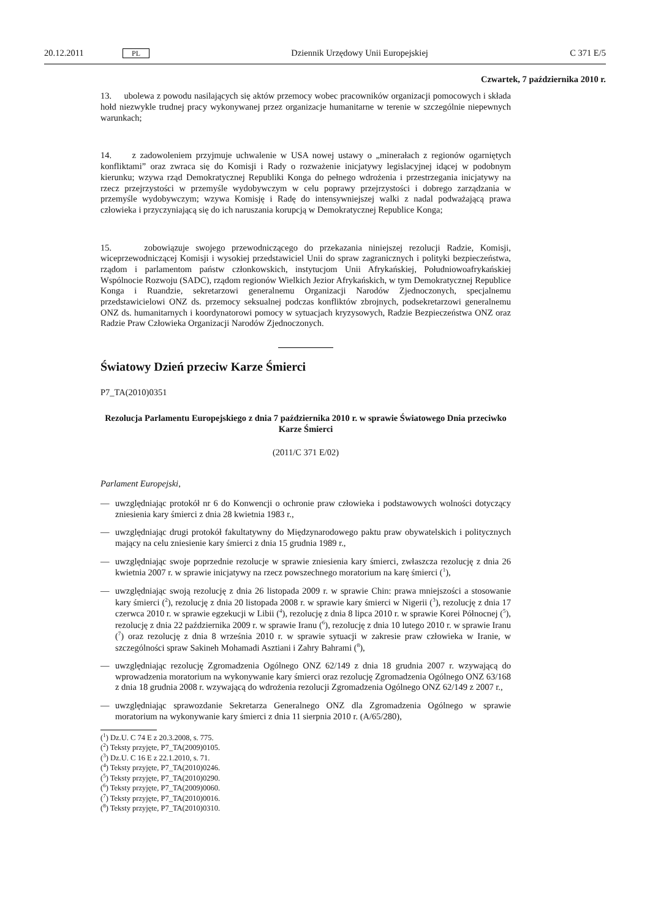20.12.2011 PL Dziennik Urzędowy Unii Europejskiej C 371 E/5
Czwartek, 7 października 2010 r.
13. ubolewa z powodu nasilających się aktów przemocy wobec pracowników organizacji pomocowych i składa hołd niezwykle trudnej pracy wykonywanej przez organizacje humanitarne w terenie w szczególnie niepewnych warunkach;
14. z zadowoleniem przyjmuje uchwalenie w USA nowej ustawy o „minerałach z regionów ogarniętych konfliktami” oraz zwraca się do Komisji i Rady o rozważenie inicjatywy legislacyjnej idącej w podobnym kierunku; wzywa rząd Demokratycznej Republiki Konga do pełnego wdrożenia i przestrzegania inicjatywy na rzecz przejrzystości w przemyśle wydobywczym w celu poprawy przejrzystości i dobrego zarządzania w przemyśle wydobywczym; wzywa Komisję i Radę do intensywniejszej walki z nadal podważającą prawa człowieka i przyczyniającą się do ich naruszania korupcją w Demokratycznej Republice Konga;
15. zobowiązuje swojego przewodniczącego do przekazania niniejszej rezolucji Radzie, Komisji, wiceprzewodniczącej Komisji i wysokiej przedstawiciel Unii do spraw zagranicznych i polityki bezpieczeństwa, rządom i parlamentom państw członkowskich, instytucjom Unii Afrykańskiej, Południowoafrykańskiej Wspólnocie Rozwoju (SADC), rządom regionów Wielkich Jezior Afrykańskich, w tym Demokratycznej Republice Konga i Ruandzie, sekretarzowi generalnemu Organizacji Narodów Zjednoczonych, specjalnemu przedstawicielowi ONZ ds. przemocy seksualnej podczas konfliktów zbrojnych, podsekretarzowi generalnemu ONZ ds. humanitarnych i koordynatorowi pomocy w sytuacjach kryzysowych, Radzie Bezpieczeństwa ONZ oraz Radzie Praw Człowieka Organizacji Narodów Zjednoczonych.
Światowy Dzień przeciw Karze Śmierci
P7_TA(2010)0351
Rezolucja Parlamentu Europejskiego z dnia 7 października 2010 r. w sprawie Światowego Dnia przeciwko Karze Śmierci
(2011/C 371 E/02)
Parlament Europejski,
— uwzględniając protokół nr 6 do Konwencji o ochronie praw człowieka i podstawowych wolności dotyczący zniesienia kary śmierci z dnia 28 kwietnia 1983 r.,
— uwzględniając drugi protokół fakultatywny do Międzynarodowego paktu praw obywatelskich i politycznych mający na celu zniesienie kary śmierci z dnia 15 grudnia 1989 r.,
— uwzględniając swoje poprzednie rezolucje w sprawie zniesienia kary śmierci, zwłaszcza rezolucję z dnia 26 kwietnia 2007 r. w sprawie inicjatywy na rzecz powszechnego moratorium na karę śmierci (<sup>1</sup>),
— uwzględniając swoją rezolucję z dnia 26 listopada 2009 r. w sprawie Chin: prawa mniejszości a stosowanie kary śmierci (<sup>2</sup>), rezolucję z dnia 20 listopada 2008 r. w sprawie kary śmierci w Nigerii (<sup>3</sup>), rezolucję z dnia 17 czerwca 2010 r. w sprawie egzekucji w Libii (<sup>4</sup>), rezolucję z dnia 8 lipca 2010 r. w sprawie Korei Północnej (<sup>5</sup>), rezolucję z dnia 22 października 2009 r. w sprawie Iranu (<sup>6</sup>), rezolucję z dnia 10 lutego 2010 r. w sprawie Iranu (<sup>7</sup>) oraz rezolucję z dnia 8 września 2010 r. w sprawie sytuacji w zakresie praw człowieka w Iranie, w szczególności spraw Sakineh Mohamadi Asztiani i Zahry Bahrami (<sup>8</sup>),
— uwzględniając rezolucję Zgromadzenia Ogólnego ONZ 62/149 z dnia 18 grudnia 2007 r. wzywającą do wprowadzenia moratorium na wykonywanie kary śmierci oraz rezolucję Zgromadzenia Ogólnego ONZ 63/168 z dnia 18 grudnia 2008 r. wzywającą do wdrożenia rezolucji Zgromadzenia Ogólnego ONZ 62/149 z 2007 r.,
— uwzględniając sprawozdanie Sekretarza Generalnego ONZ dla Zgromadzenia Ogólnego w sprawie moratorium na wykonywanie kary śmierci z dnia 11 sierpnia 2010 r. (A/65/280),
(<sup>1</sup>) Dz.U. C 74 E z 20.3.2008, s. 775.
(<sup>2</sup>) Teksty przyjęte, P7_TA(2009)0105.
(<sup>3</sup>) Dz.U. C 16 E z 22.1.2010, s. 71.
(<sup>4</sup>) Teksty przyjęte, P7_TA(2010)0246.
(<sup>5</sup>) Teksty przyjęte, P7_TA(2010)0290.
(<sup>6</sup>) Teksty przyjęte, P7_TA(2009)0060.
(<sup>7</sup>) Teksty przyjęte, P7_TA(2010)0016.
(<sup>8</sup>) Teksty przyjęte, P7_TA(2010)0310.